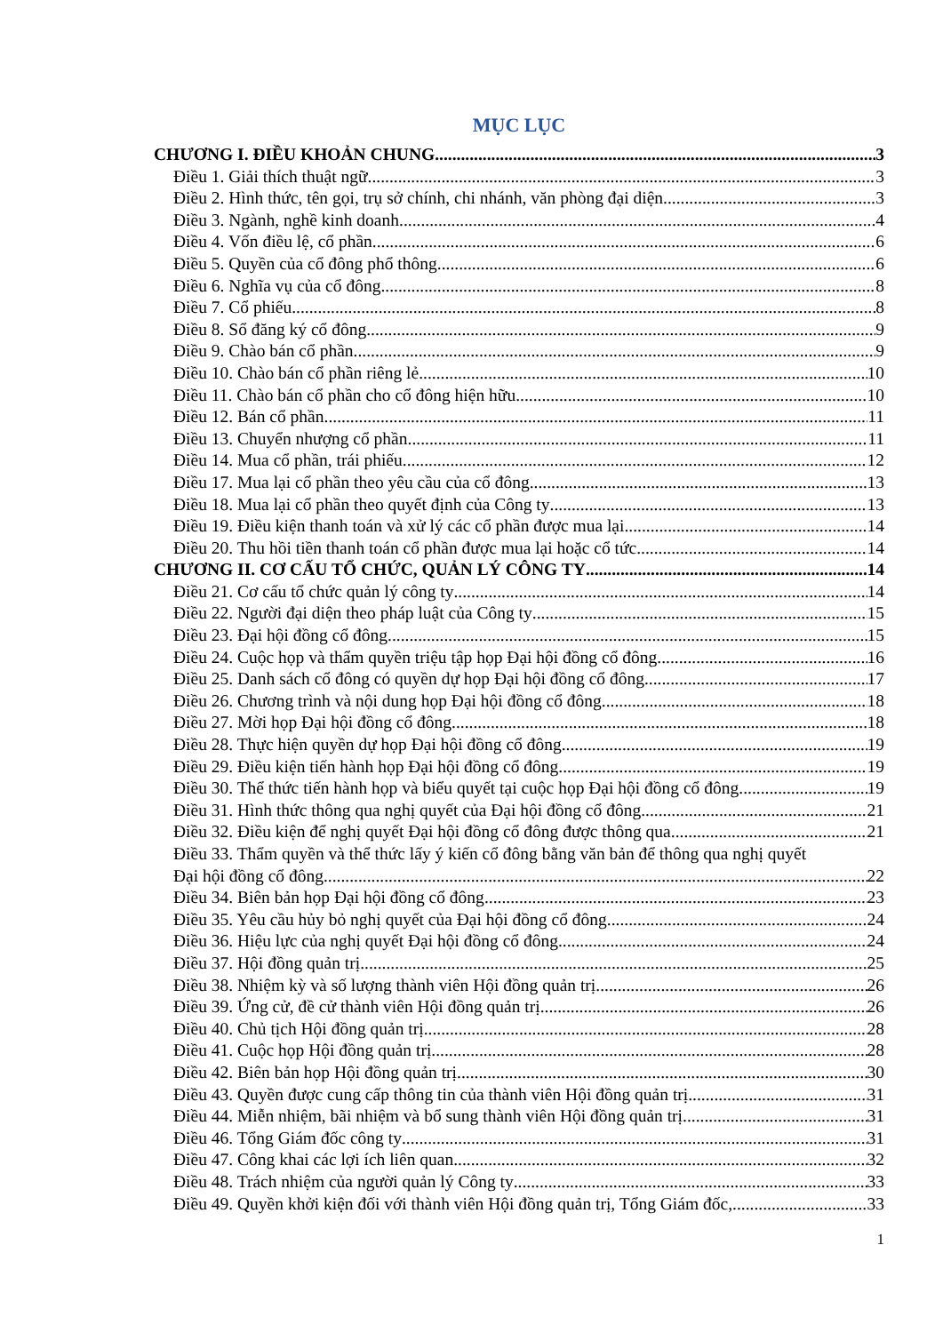MỤC LỤC
CHƯƠNG I. ĐIỀU KHOẢN CHUNG 3
Điều 1. Giải thích thuật ngữ 3
Điều 2. Hình thức, tên gọi, trụ sở chính, chi nhánh, văn phòng đại diện 3
Điều 3. Ngành, nghề kinh doanh 4
Điều 4. Vốn điều lệ, cổ phần 6
Điều 5. Quyền của cổ đông phổ thông 6
Điều 6. Nghĩa vụ của cổ đông 8
Điều 7. Cổ phiếu 8
Điều 8. Sổ đăng ký cổ đông 9
Điều 9. Chào bán cổ phần 9
Điều 10. Chào bán cổ phần riêng lẻ 10
Điều 11. Chào bán cổ phần cho cổ đông hiện hữu 10
Điều 12. Bán cổ phần 11
Điều 13. Chuyển nhượng cổ phần 11
Điều 14. Mua cổ phần, trái phiếu 12
Điều 17. Mua lại cổ phần theo yêu cầu của cổ đông 13
Điều 18. Mua lại cổ phần theo quyết định của Công ty 13
Điều 19. Điều kiện thanh toán và xử lý các cổ phần được mua lại 14
Điều 20. Thu hồi tiền thanh toán cổ phần được mua lại hoặc cổ tức 14
CHƯƠNG II. CƠ CẤU TỔ CHỨC, QUẢN LÝ CÔNG TY 14
Điều 21. Cơ cấu tổ chức quản lý công ty 14
Điều 22. Người đại diện theo pháp luật của Công ty 15
Điều 23. Đại hội đồng cổ đông 15
Điều 24. Cuộc họp và thẩm quyền triệu tập họp Đại hội đồng cổ đông 16
Điều 25. Danh sách cổ đông có quyền dự họp Đại hội đồng cổ đông 17
Điều 26. Chương trình và nội dung họp Đại hội đồng cổ đông 18
Điều 27. Mời họp Đại hội đồng cổ đông 18
Điều 28. Thực hiện quyền dự họp Đại hội đồng cổ đông 19
Điều 29. Điều kiện tiến hành họp Đại hội đồng cổ đông 19
Điều 30. Thể thức tiến hành họp và biểu quyết tại cuộc họp Đại hội đồng cổ đông 19
Điều 31. Hình thức thông qua nghị quyết của Đại hội đồng cổ đông 21
Điều 32. Điều kiện để nghị quyết Đại hội đồng cổ đông được thông qua 21
Điều 33. Thẩm quyền và thể thức lấy ý kiến cổ đông bằng văn bản để thông qua nghị quyết
Đại hội đồng cổ đông 22
Điều 34. Biên bản họp Đại hội đồng cổ đông 23
Điều 35. Yêu cầu hủy bỏ nghị quyết của Đại hội đồng cổ đông 24
Điều 36. Hiệu lực của nghị quyết Đại hội đồng cổ đông 24
Điều 37. Hội đồng quản trị 25
Điều 38. Nhiệm kỳ và số lượng thành viên Hội đồng quản trị 26
Điều 39. Ứng cử, đề cử thành viên Hội đồng quản trị 26
Điều 40. Chủ tịch Hội đồng quản trị 28
Điều 41. Cuộc họp Hội đồng quản trị 28
Điều 42. Biên bản họp Hội đồng quản trị 30
Điều 43. Quyền được cung cấp thông tin của thành viên Hội đồng quản trị 31
Điều 44. Miễn nhiệm, bãi nhiệm và bổ sung thành viên Hội đồng quản trị 31
Điều 46. Tổng Giám đốc công ty 31
Điều 47. Công khai các lợi ích liên quan 32
Điều 48. Trách nhiệm của người quản lý Công ty 33
Điều 49. Quyền khởi kiện đối với thành viên Hội đồng quản trị, Tổng Giám đốc, 33
1